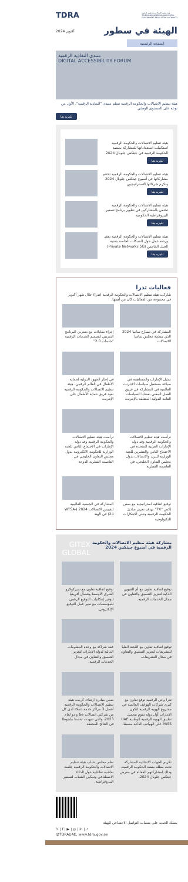TDRA
هيئة تنظيم الاتصالات والحكومة الرقمية
TELECOMMUNICATIONS AND DIGITAL
GOVERNMENT REGULATORY AUTHORITY
الهيئة في سطور
أكتوبر 2024
الصفحة الرئيسية
منتدى النفاذية الرقمية
DIGITAL ACCESSIBILITY FORUM
هيئة تنظيم الاتصالات والحكومة الرقمية تنظم منتدى "النفاذية الرقمية". الأول من نوعه على المستوى الوطني
للمزيد هنا
هيئة تنظيم الاتصالات والحكومة الرقمية استكملت استعداداتها للمشاركة بمنصة الحكومة الرقمية في جيتكس جلوبال 2024
للمزيد هنا
هيئة تنظيم الاتصالات والحكومة الرقمية تختتم مشاركاتها في أسبوع جيتكس جلوبال 2024 وتكرم شركائها الاستراتيجيين
للمزيد هنا
هيئة تنظيم الاتصالات والحكومة الرقمية تحتفي بالمشاركين في تطوير برنامج تصفير البيروقراطية الحكومية
للمزيد هنا
هيئة تنظيم الاتصالات والحكومة الرقمية تعقد ورشة عمل حول الشبكات الخاصة بتقنية الجيل الخامس (Private Networks 5G)
للمزيد هنا
فعاليات تدرا
شاركت هيئة تنظيم الاتصالات والحكومة الرقمية (تدرا) خلال شهر أكتوبر في مجموعة من الفعاليات كان من أهمها:
المشاركة في مسرّع ساميا 2024 الذي ينظمه مجلس ساميا للاتصالات
إجراء مقابلات مع متدربي البرنامج التدريبي لتصميم الخدمات الرقمية "خدمات 2.0"
تمثيل الإمارات والمساهمة في صياغة مستقبل سياسات الإنترنت العالمية في المشاركة في فريق العمل المعني بقضايا السياسات العامة الدولية المتعلقة بالإنترنت
في إطار الجهود الدولية لحماية الأطفال في العالم الرقمي، هيئة تنظيم الاتصالات والحكومة الرقمية تقود فريق حماية الأطفال على الإنترنت
ترأست هيئة تنظيم الاتصالات والحكومة الرقمية وفد دولة الإمارات العربية المتحدة في الاجتماع الثامن والعشرين للجنة الوزارية للبريد والاتصالات بدول مجلس التعاون الخليجي، في العاصمة القطرية
ترأست هيئة تنظيم الاتصالات والحكومة الرقمية وفد دولة الإمارات في الاجتماع الثامن للجنة الوزارية للحكومة الالكترونية بدول مجلس التعاون الخليجي في العاصمة القطرية الدوحة
توقيع اتفاقية استراتيجية مع سفن إكس "7X" بهدف تعزيز مبادئ الحكومة الرقمية وتبني الابتكارات التكنولوجية
المشاركة في الجمعية العالمية لتقييس الاتصالات 2024 (WTSA-24) في الهند
مشاركة هيئة تنظيم الاتصالات والحكومة الرقمية في أسبوع جيتكس 2024 GITEX GLOBAL
توقيع اتفاقية تعاون مع أم القيوين الذكية لتعزيز التنسيق والتعاون في مجال الخدمات الرقمية.
توقيع اتفاقية تعاون مع سيركولارو الشرق الأوسط وشمال أفريقيا لتوفير إمكانيات التوقيع الرقمي للمؤسسات مع سير عمل التوقيع الإلكتروني.
توقيع اتفاقية تعاون مع اللجنة العليا للتشريعات لتعزيز التنسيق والتعاون في مجال التشريعات.
عقد شراكة مع وحدة المعلومات المالية لدولة الإمارات لتعزيز التنسيق والتعاون في مجال الخدمات الرقمية.
تدرا وجي الرقمية توقع تعاون مع كبرى شركات الهواتف العالمية في مشروع الهوية الرقمية لتكون الإمارات أول دولة تقوم بتحميل تطبيق الهوية الرقمية الوطنية UAE PASS على الهواتف الذكية مسبقا.
ضمن مبادرة ارتقاء، كرمت هيئة تنظيم الاتصالات والحكومة الرقمية أفضل 3 مراكز خدمة عملاء لدى كل من شركتي اتصالات e& و دو لعام 2023، والتي شهدت تحسنا ملحوظا في النتائج المحققة
تكريم الجهات الاتحادية المشاركة تحت مظلة منصة الحكومة الرقمية، وذلك لمشاركتهم الفعالة في معرض جيتكس جلوبال 2024.
نظم مجلس شباب هيئة تنظيم الاتصالات والحكومة الرقمية جلسة نقاشية تفاعلية حول الذكاء الاصطناعي وتمكين الشباب لتصفير البيروقراطية.
يصلك الجديد على منصات التواصل الاجتماعي للهيئة
𝕏 | f | ▶ | ◎ | in | ♪
@TDRAUAE, www.tdra.gov.ae